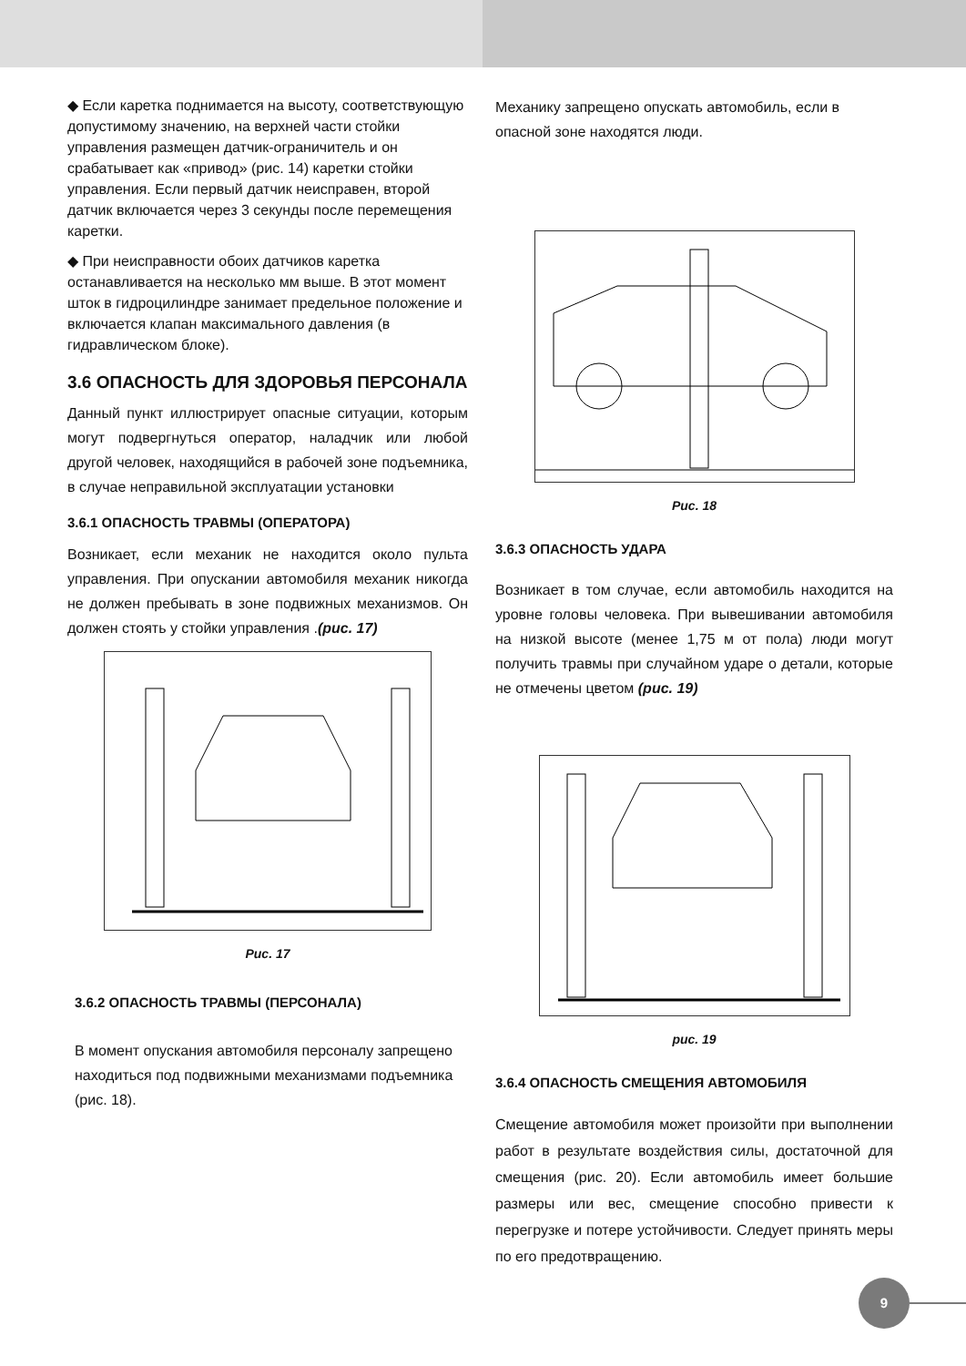◆ Если каретка поднимается на высоту, соответствующую допустимому значению, на верхней части стойки управления размещен датчик-ограничитель и он срабатывает как «привод» (рис. 14) каретки стойки управления. Если первый датчик неисправен, второй датчик включается через 3 секунды после перемещения каретки.
◆ При неисправности обоих датчиков каретка останавливается на несколько мм выше. В этот момент шток в гидроцилиндре занимает предельное положение и включается клапан максимального давления (в гидравлическом блоке).
3.6 ОПАСНОСТЬ ДЛЯ ЗДОРОВЬЯ ПЕРСОНАЛА
Данный пункт иллюстрирует опасные ситуации, которым могут подвергнуться оператор, наладчик или любой другой человек, находящийся в рабочей зоне подъемника, в случае неправильной эксплуатации установки
3.6.1 ОПАСНОСТЬ ТРАВМЫ (ОПЕРАТОРА)
Возникает, если механик не находится около пульта управления. При опускании автомобиля механик никогда не должен пребывать в зоне подвижных механизмов. Он должен стоять у стойки управления .(рис. 17)
Рис. 17
3.6.2 ОПАСНОСТЬ ТРАВМЫ (ПЕРСОНАЛА)
В момент опускания автомобиля персоналу запрещено находиться под подвижными механизмами подъемника (рис. 18).
Механику запрещено опускать автомобиль, если в опасной зоне находятся люди.
Рис. 18
3.6.3 ОПАСНОСТЬ УДАРА
Возникает в том случае, если автомобиль находится на уровне головы человека. При вывешивании автомобиля на низкой высоте (менее 1,75 м от пола) люди могут получить травмы при случайном ударе о детали, которые не отмечены цветом (рис. 19)
рис. 19
3.6.4 ОПАСНОСТЬ СМЕЩЕНИЯ АВТОМОБИЛЯ
Смещение автомобиля может произойти при выполнении работ в результате воздействия силы, достаточной для смещения (рис. 20). Если автомобиль имеет большие размеры или вес, смещение способно привести к перегрузке и потере устойчивости. Следует принять меры по его предотвращению.
9